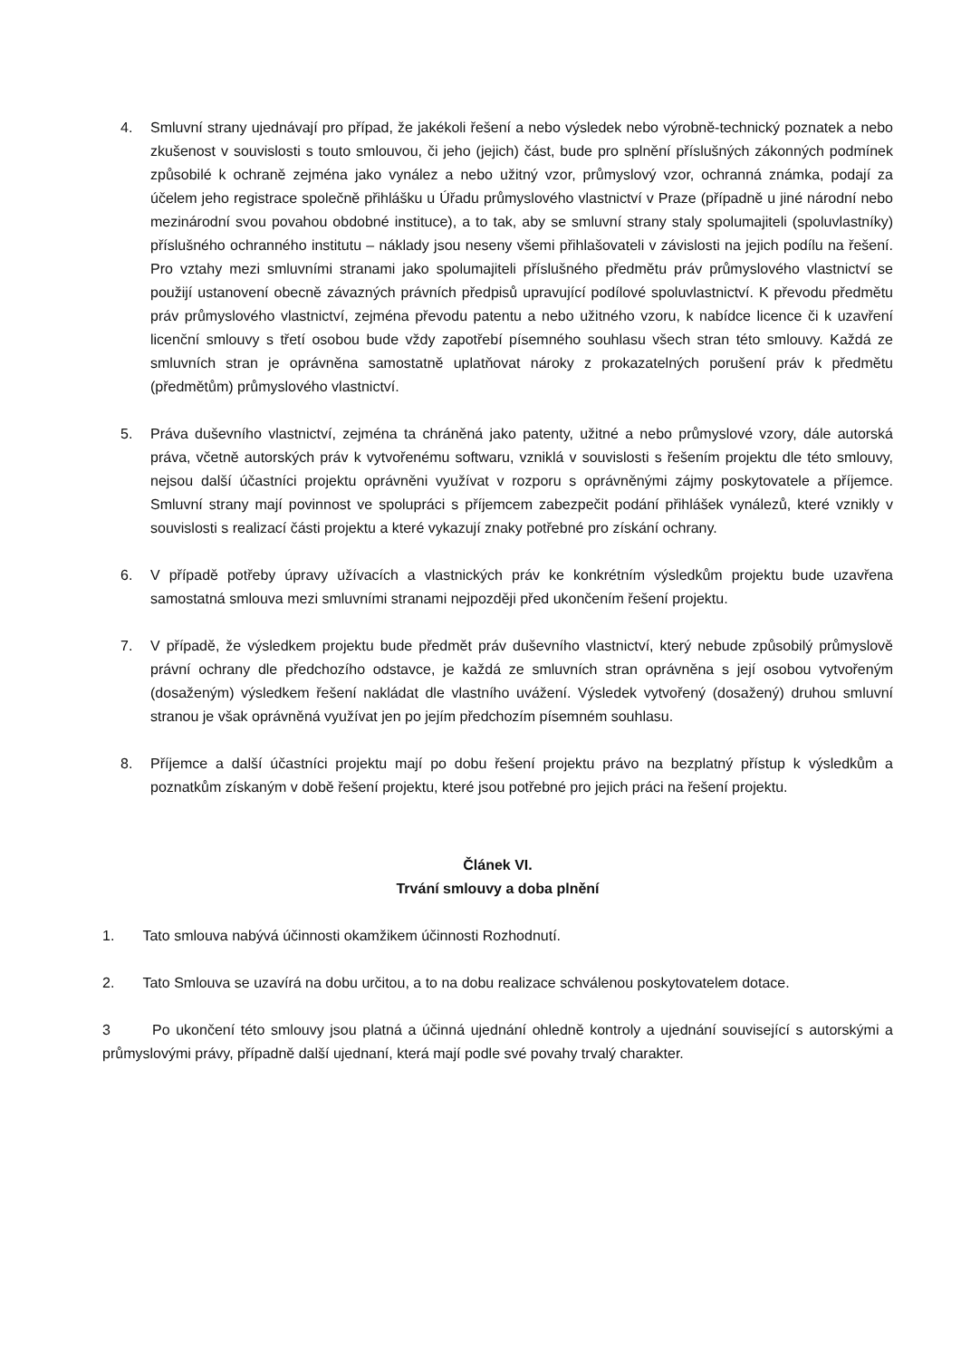4. Smluvní strany ujednávají pro případ, že jakékoli řešení a nebo výsledek nebo výrobně-technický poznatek a nebo zkušenost v souvislosti s touto smlouvou, či jeho (jejich) část, bude pro splnění příslušných zákonných podmínek způsobilé k ochraně zejména jako vynález a nebo užitný vzor, průmyslový vzor, ochranná známka, podají za účelem jeho registrace společně přihlášku u Úřadu průmyslového vlastnictví v Praze (případně u jiné národní nebo mezinárodní svou povahou obdobné instituce), a to tak, aby se smluvní strany staly spolumajiteli (spoluvlastníky) příslušného ochranného institutu – náklady jsou neseny všemi přihlašovateli v závislosti na jejich podílu na řešení. Pro vztahy mezi smluvními stranami jako spolumajiteli příslušného předmětu práv průmyslového vlastnictví se použijí ustanovení obecně závazných právních předpisů upravující podílové spoluvlastnictví. K převodu předmětu práv průmyslového vlastnictví, zejména převodu patentu a nebo užitného vzoru, k nabídce licence či k uzavření licenční smlouvy s třetí osobou bude vždy zapotřebí písemného souhlasu všech stran této smlouvy. Každá ze smluvních stran je oprávněna samostatně uplatňovat nároky z prokazatelných porušení práv k předmětu (předmětům) průmyslového vlastnictví.
5. Práva duševního vlastnictví, zejména ta chráněná jako patenty, užitné a nebo průmyslové vzory, dále autorská práva, včetně autorských práv k vytvořenému softwaru, vzniklá v souvislosti s řešením projektu dle této smlouvy, nejsou další účastníci projektu oprávněni využívat v rozporu s oprávněnými zájmy poskytovatele a příjemce. Smluvní strany mají povinnost ve spolupráci s příjemcem zabezpečit podání přihlášek vynálezů, které vznikly v souvislosti s realizací části projektu a které vykazují znaky potřebné pro získání ochrany.
6. V případě potřeby úpravy užívacích a vlastnických práv ke konkrétním výsledkům projektu bude uzavřena samostatná smlouva mezi smluvními stranami nejpozději před ukončením řešení projektu.
7. V případě, že výsledkem projektu bude předmět práv duševního vlastnictví, který nebude způsobilý průmyslově právní ochrany dle předchozího odstavce, je každá ze smluvních stran oprávněna s její osobou vytvořeným (dosaženým) výsledkem řešení nakládat dle vlastního uvážení. Výsledek vytvořený (dosažený) druhou smluvní stranou je však oprávněná využívat jen po jejím předchozím písemném souhlasu.
8. Příjemce a další účastníci projektu mají po dobu řešení projektu právo na bezplatný přístup k výsledkům a poznatkům získaným v době řešení projektu, které jsou potřebné pro jejich práci na řešení projektu.
Článek VI.
Trvání smlouvy a doba plnění
1. Tato smlouva nabývá účinnosti okamžikem účinnosti Rozhodnutí.
2. Tato Smlouva se uzavírá na dobu určitou, a to na dobu realizace schválenou poskytovatelem dotace.
3 Po ukončení této smlouvy jsou platná a účinná ujednání ohledně kontroly a ujednání související s autorskými a průmyslovými právy, případně další ujednaní, která mají podle své povahy trvalý charakter.